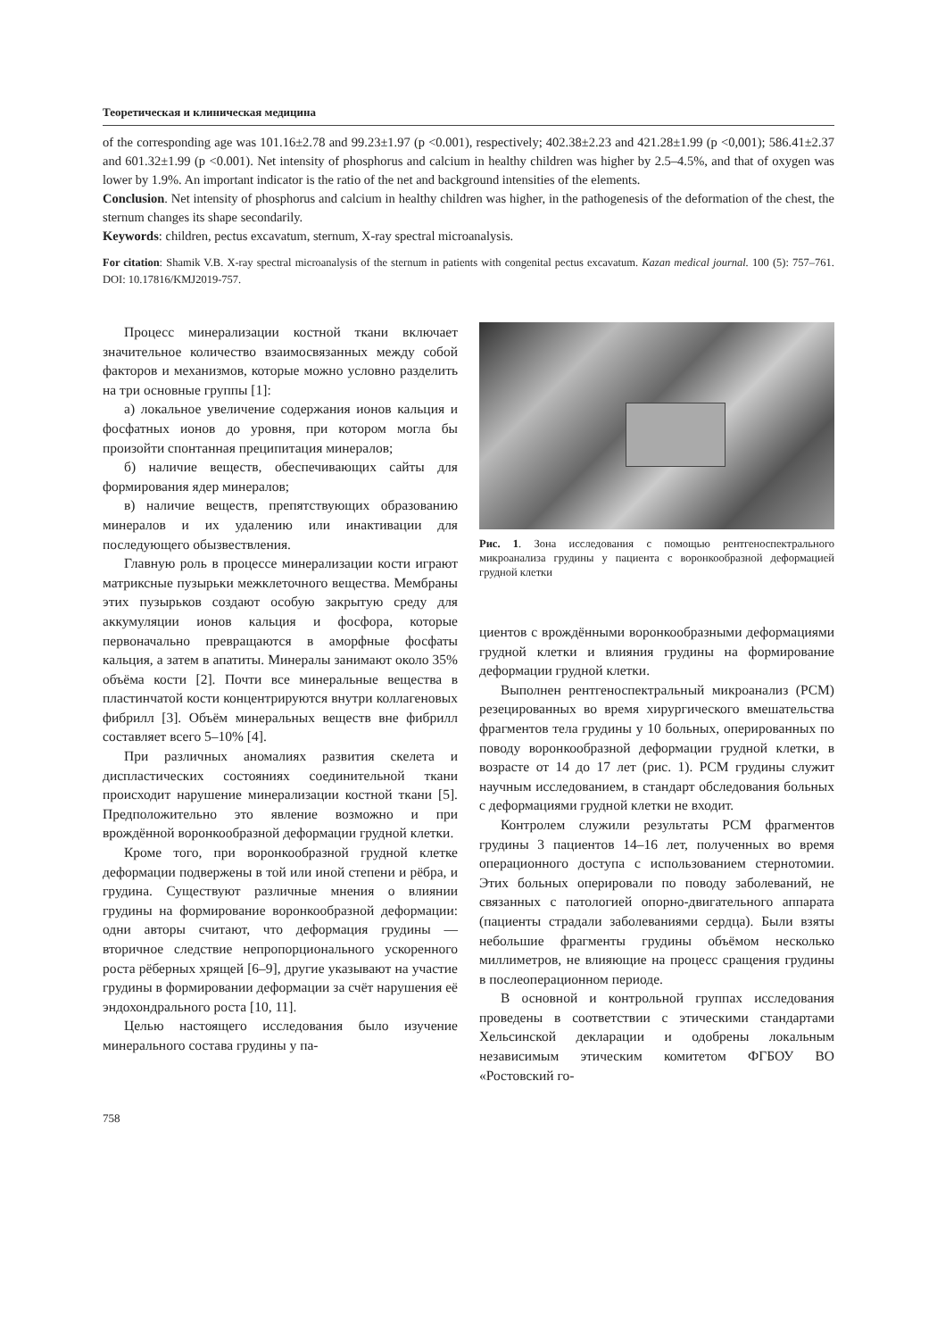Теоретическая и клиническая медицина
of the corresponding age was 101.16±2.78 and 99.23±1.97 (p <0.001), respectively; 402.38±2.23 and 421.28±1.99 (p <0,001); 586.41±2.37 and 601.32±1.99 (p <0.001). Net intensity of phosphorus and calcium in healthy children was higher by 2.5–4.5%, and that of oxygen was lower by 1.9%. An important indicator is the ratio of the net and background intensities of the elements.
Conclusion. Net intensity of phosphorus and calcium in healthy children was higher, in the pathogenesis of the deformation of the chest, the sternum changes its shape secondarily.
Keywords: children, pectus excavatum, sternum, X-ray spectral microanalysis.
For citation: Shamik V.B. X-ray spectral microanalysis of the sternum in patients with congenital pectus excavatum. Kazan medical journal. 100 (5): 757–761. DOI: 10.17816/KMJ2019-757.
Процесс минерализации костной ткани включает значительное количество взаимосвязанных между собой факторов и механизмов, которые можно условно разделить на три основные группы [1]:
а) локальное увеличение содержания ионов кальция и фосфатных ионов до уровня, при котором могла бы произойти спонтанная преципитация минералов;
б) наличие веществ, обеспечивающих сайты для формирования ядер минералов;
в) наличие веществ, препятствующих образованию минералов и их удалению или инактивации для последующего обызвествления.
Главную роль в процессе минерализации кости играют матриксные пузырьки межклеточного вещества. Мембраны этих пузырьков создают особую закрытую среду для аккумуляции ионов кальция и фосфора, которые первоначально превращаются в аморфные фосфаты кальция, а затем в апатиты. Минералы занимают около 35% объёма кости [2]. Почти все минеральные вещества в пластинчатой кости концентрируются внутри коллагеновых фибрилл [3]. Объём минеральных веществ вне фибрилл составляет всего 5–10% [4].
При различных аномалиях развития скелета и диспластических состояниях соединительной ткани происходит нарушение минерализации костной ткани [5]. Предположительно это явление возможно и при врождённой воронкообразной деформации грудной клетки.
Кроме того, при воронкообразной грудной клетке деформации подвержены в той или иной степени и рёбра, и грудина. Существуют различные мнения о влиянии грудины на формирование воронкообразной деформации: одни авторы считают, что деформация грудины — вторичное следствие непропорционального ускоренного роста рёберных хрящей [6–9], другие указывают на участие грудины в формировании деформации за счёт нарушения её эндохондрального роста [10, 11].
Целью настоящего исследования было изучение минерального состава грудины у па-
Рис. 1. Зона исследования с помощью рентгеноспектрального микроанализа грудины у пациента с воронкообразной деформацией грудной клетки
циентов с врождёнными воронкообразными деформациями грудной клетки и влияния грудины на формирование деформации грудной клетки.
Выполнен рентгеноспектральный микроанализ (РСМ) резецированных во время хирургического вмешательства фрагментов тела грудины у 10 больных, оперированных по поводу воронкообразной деформации грудной клетки, в возрасте от 14 до 17 лет (рис. 1). РСМ грудины служит научным исследованием, в стандарт обследования больных с деформациями грудной клетки не входит.
Контролем служили результаты РСМ фрагментов грудины 3 пациентов 14–16 лет, полученных во время операционного доступа с использованием стернотомии. Этих больных оперировали по поводу заболеваний, не связанных с патологией опорно-двигательного аппарата (пациенты страдали заболеваниями сердца). Были взяты небольшие фрагменты грудины объёмом несколько миллиметров, не влияющие на процесс сращения грудины в послеоперационном периоде.
В основной и контрольной группах исследования проведены в соответствии с этическими стандартами Хельсинской декларации и одобрены локальным независимым этическим комитетом ФГБОУ ВО «Ростовский го-
758